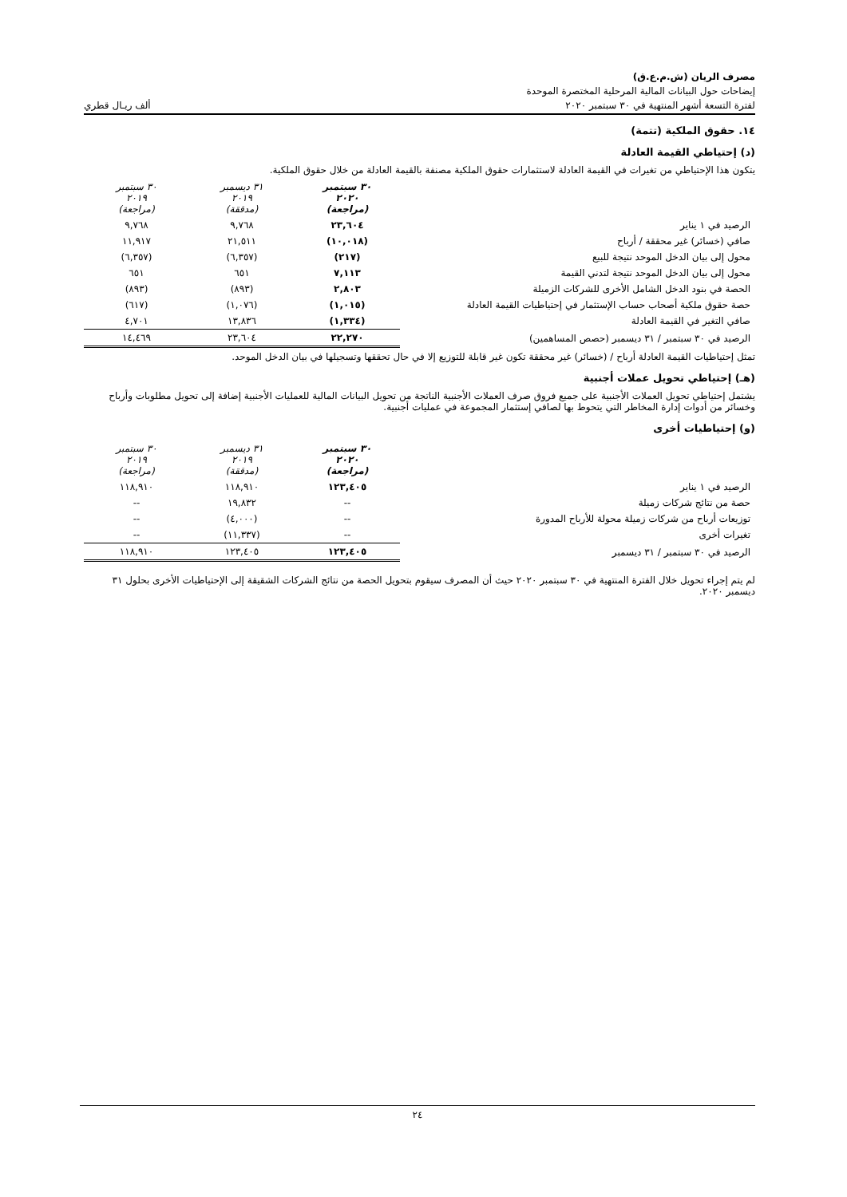مصرف الريان (ش.م.ع.ق)
إيضاحات حول البيانات المالية المرحلية المختصرة الموحدة
لفترة التسعة أشهر المنتهية في ٣٠ سبتمبر ٢٠٢٠ ألف ريـال قطري
١٤. حقوق الملكية (تتمة)
(د) إحتياطي القيمة العادلة
يتكون هذا الإحتياطي من تغيرات في القيمة العادلة لاستثمارات حقوق الملكية مصنفة بالقيمة العادلة من خلال حقوق الملكية.
| | ٣٠ سبتمبر ٢٠٢٠ (مراجعة) | ٣١ ديسمبر ٢٠١٩ (مدققة) | ٣٠ سبتمبر ٢٠١٩ (مراجعة) |
| --- | --- | --- | --- |
| الرصيد في ١ يناير | ٢٣,٦٠٤ | ٩,٧٦٨ | ٩,٧٦٨ |
| صافي (خسائر) غير محققة / أرباح | (١٠,٠١٨) | ٢١,٥١١ | ١١,٩١٧ |
| محول إلى بيان الدخل الموحد نتيجة للبيع | (٢١٧) | (٦,٣٥٧) | (٦,٣٥٧) |
| محول إلى بيان الدخل الموحد نتيجة لتدني القيمة | ٧,١١٣ | ٦٥١ | ٦٥١ |
| الحصة في بنود الدخل الشامل الأخرى للشركات الزميلة | ٢,٨٠٣ | (٨٩٣) | (٨٩٣) |
| حصة حقوق ملكية أصحاب حساب الإستثمار في إحتياطيات القيمة العادلة | (١,٠١٥) | (١,٠٧٦) | (٦١٧) |
| صافي التغير في القيمة العادلة | (١,٣٣٤) | ١٣,٨٣٦ | ٤,٧٠١ |
| الرصيد في ٣٠ سبتمبر / ٣١ ديسمبر (حصص المساهمين) | ٢٢,٢٧٠ | ٢٣,٦٠٤ | ١٤,٤٦٩ |
تمثل إحتياطيات القيمة العادلة أرباح / (خسائر) غير محققة تكون غير قابلة للتوزيع إلا في حال تحققها وتسجيلها في بيان الدخل الموحد.
(هـ) إحتياطي تحويل عملات أجنبية
يشتمل إحتياطي تحويل العملات الأجنبية على جميع فروق صرف العملات الأجنبية الناتجة من تحويل البيانات المالية للعمليات الأجنبية إضافة إلى تحويل مطلوبات وأرباح وخسائر من أدوات إدارة المخاطر التي يتحوط بها لصافي إستثمار المجموعة في عمليات أجنبية.
(و) إحتياطيات أخرى
| | ٣٠ سبتمبر ٢٠٢٠ (مراجعة) | ٣١ ديسمبر ٢٠١٩ (مدققة) | ٣٠ سبتمبر ٢٠١٩ (مراجعة) |
| --- | --- | --- | --- |
| الرصيد في ١ يناير | ١٢٣,٤٠٥ | ١١٨,٩١٠ | ١١٨,٩١٠ |
| حصة من نتائج شركات زميلة | -- | ١٩,٨٣٢ | -- |
| توزيعات أرباح من شركات زميلة محولة للأرباح المدورة | -- | (٤,٠٠٠) | -- |
| تغيرات أخرى | -- | (١١,٣٣٧) | -- |
| الرصيد في ٣٠ سبتمبر / ٣١ ديسمبر | ١٢٣,٤٠٥ | ١٢٣,٤٠٥ | ١١٨,٩١٠ |
لم يتم إجراء تحويل خلال الفترة المنتهية في ٣٠ سبتمبر ٢٠٢٠ حيث أن المصرف سيقوم بتحويل الحصة من نتائج الشركات الشقيقة إلى الإحتياطيات الأخرى بحلول ٣١ ديسمبر ٢٠٢٠.
٢٤